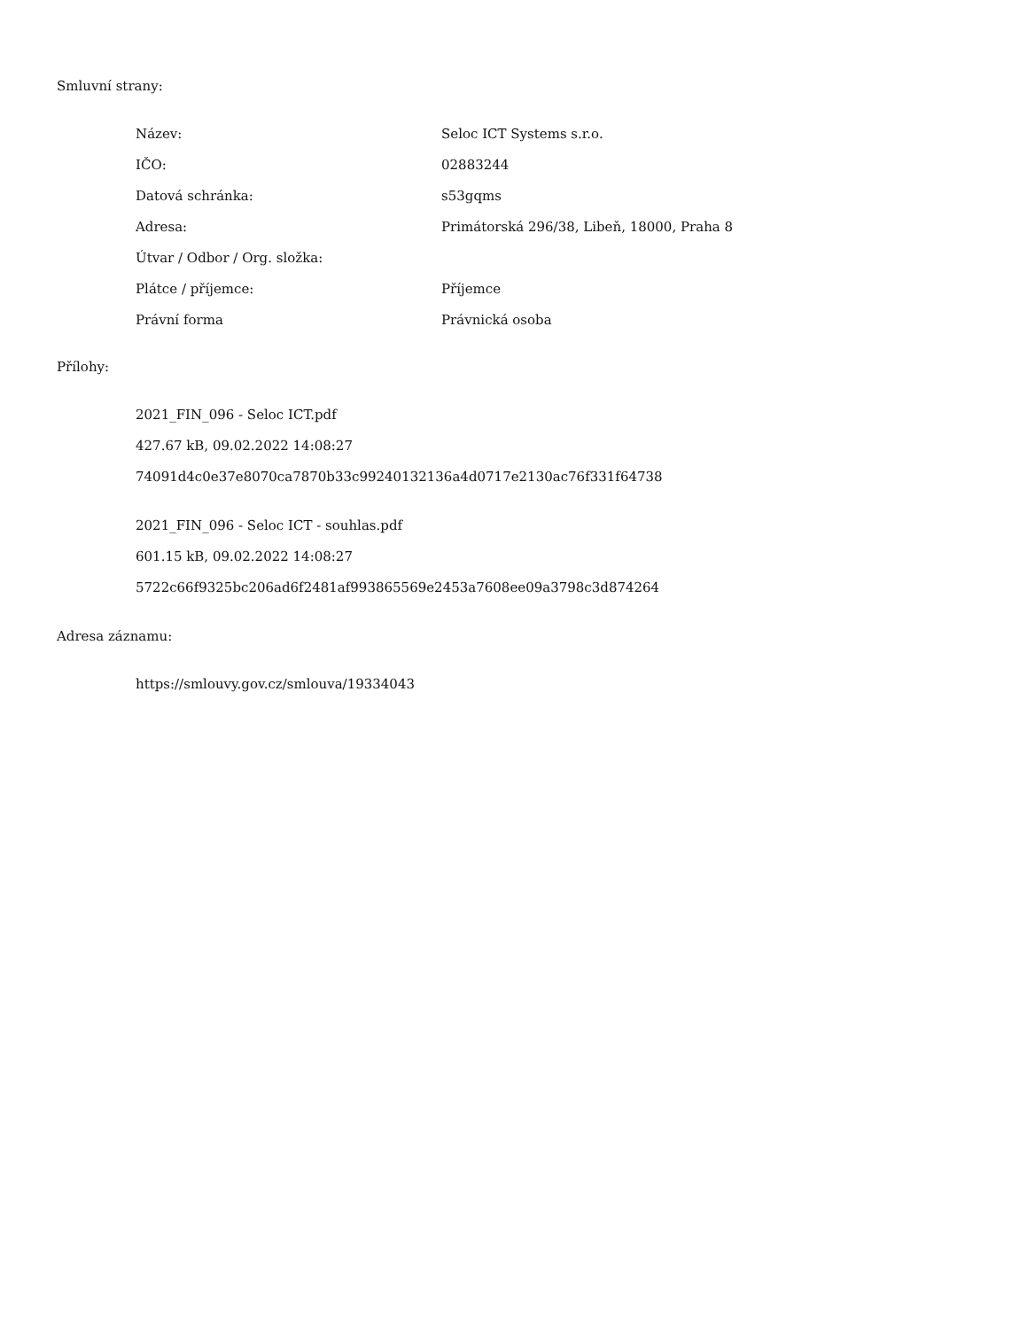Smluvní strany:
| Název: | Seloc ICT Systems s.r.o. |
| IČO: | 02883244 |
| Datová schránka: | s53gqms |
| Adresa: | Primátorská 296/38, Libeň, 18000, Praha 8 |
| Útvar / Odbor / Org. složka: | |
| Plátce / příjemce: | Příjemce |
| Právní forma | Právnická osoba |
Přílohy:
2021_FIN_096 - Seloc ICT.pdf
427.67 kB, 09.02.2022 14:08:27
74091d4c0e37e8070ca7870b33c99240132136a4d0717e2130ac76f331f64738
2021_FIN_096 - Seloc ICT - souhlas.pdf
601.15 kB, 09.02.2022 14:08:27
5722c66f9325bc206ad6f2481af993865569e2453a7608ee09a3798c3d874264
Adresa záznamu:
https://smlouvy.gov.cz/smlouva/19334043